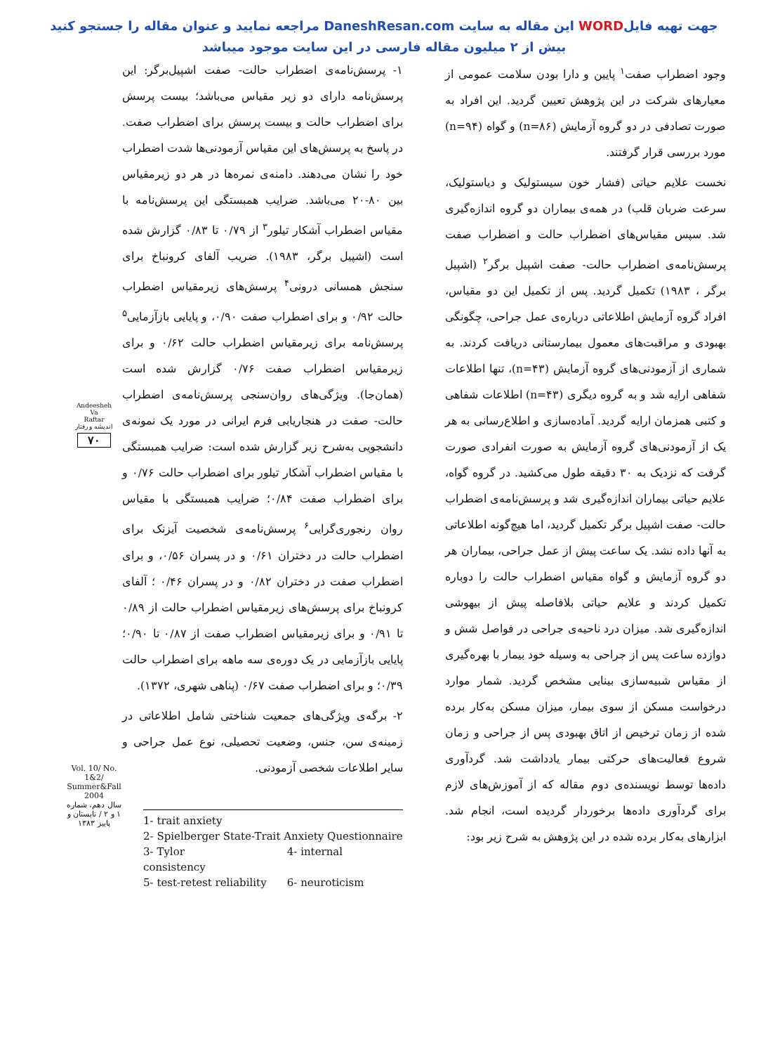جهت تهیه فایلWORD این مقاله به سایت DaneshResan.com مراجعه نمایید و عنوان مقاله را جستجو کنید
بیش از ۲ میلیون مقاله فارسی در این سایت موجود میباشد
وجود اضطراب صفت<sup>۱</sup> پایین و دارا بودن سلامت عمومی از معیارهای شرکت در این پژوهش تعیین گردید. این افراد به صورت تصادفی در دو گروه آزمایش (n=۸۶) و گواه (n=۹۴) مورد بررسی قرار گرفتند.
نخست علایم حیاتی (فشار خون سیستولیک و دیاستولیک، سرعت ضربان قلب) در همه‌ی بیماران دو گروه اندازه‌گیری شد. سپس مقیاس‌های اضطراب حالت و اضطراب صفت پرسش‌نامه‌ی اضطراب حالت- صفت اشپیل برگر<sup>۲</sup> (اشپیل برگر ، ۱۹۸۳) تکمیل گردید. پس از تکمیل این دو مقیاس، افراد گروه آزمایش اطلاعاتی درباره‌ی عمل جراحی، چگونگی بهبودی و مراقبت‌های معمول بیمارستانی دریافت کردند. به شماری از آزمودنی‌های گروه آزمایش (n=۴۳)، تنها اطلاعات شفاهی ارایه شد و به گروه دیگری (n=۴۳) اطلاعات شفاهی و کتبی همزمان ارایه گردید. آماده‌سازی و اطلاع‌رسانی به هر یک از آزمودنی‌های گروه آزمایش به صورت انفرادی صورت گرفت که نزدیک به ۳۰ دقیقه طول می‌کشید. در گروه گواه، علایم حیاتی بیماران اندازه‌گیری شد و پرسش‌نامه‌ی اضطراب حالت- صفت اشپیل برگر تکمیل گردید، اما هیچ‌گونه اطلاعاتی به آنها داده نشد. یک ساعت پیش از عمل جراحی، بیماران هر دو گروه آزمایش و گواه مقیاس اضطراب حالت را دوباره تکمیل کردند و علایم حیاتی بلافاصله پیش از بیهوشی اندازه‌گیری شد. میزان درد ناحیه‌ی جراحی در فواصل شش و دوازده ساعت پس از جراحی به وسیله خود بیمار با بهره‌گیری از مقیاس شبیه‌سازی بینایی مشخص گردید. شمار موارد درخواست مسکن از سوی بیمار، میزان مسکن به‌کار برده شده از زمان ترخیص از اتاق بهبودی پس از جراحی و زمان شروع فعالیت‌های حرکتی بیمار یادداشت شد. گردآوری داده‌ها توسط نویسنده‌ی دوم مقاله که از آموزش‌های لازم برای گردآوری داده‌ها برخوردار گردیده است، انجام شد. ابزارهای به‌کار برده شده در این پژوهش به شرح زیر بود:
۱- پرسش‌نامه‌ی اضطراب حالت- صفت اشپیل‌برگر: این پرسش‌نامه دارای دو زیر مقیاس می‌باشد؛ بیست پرسش برای اضطراب حالت و بیست پرسش برای اضطراب صفت. در پاسخ به پرسش‌های این مقیاس آزمودنی‌ها شدت اضطراب خود را نشان می‌دهند. دامنه‌ی نمره‌ها در هر دو زیرمقیاس بین ۸۰-۲۰ می‌باشد. ضرایب همبستگی این پرسش‌نامه با مقیاس اضطراب آشکار تیلور<sup>۳</sup> از ۰/۷۹ تا ۰/۸۳ گزارش شده است (اشپیل برگر، ۱۹۸۳). ضریب آلفای کرونباخ برای سنجش همسانی درونی<sup>۴</sup> پرسش‌های زیرمقیاس اضطراب حالت ۰/۹۲ و برای اضطراب صفت ۰/۹۰، و پایایی بازآزمایی<sup>۵</sup> پرسش‌نامه برای زیرمقیاس اضطراب حالت ۰/۶۲ و برای زیرمقیاس اضطراب صفت ۰/۷۶ گزارش شده است (همان‌جا). ویژگی‌های روان‌سنجی پرسش‌نامه‌ی اضطراب حالت- صفت در هنجاریابی فرم ایرانی در مورد یک نمونه‌ی دانشجویی به‌شرح زیر گزارش شده است: ضرایب همبستگی با مقیاس اضطراب آشکار تیلور برای اضطراب حالت ۰/۷۶ و برای اضطراب صفت ۰/۸۴؛ ضرایب همبستگی با مقیاس روان رنجوری‌گرایی<sup>۶</sup> پرسش‌نامه‌ی شخصیت آیزنک برای اضطراب حالت در دختران ۰/۶۱ و در پسران ۰/۵۶، و برای اضطراب صفت در دختران ۰/۸۲ و در پسران ۰/۴۶ ؛ آلفای کرونباخ برای پرسش‌های زیرمقیاس اضطراب حالت از ۰/۸۹ تا ۰/۹۱ و برای زیرمقیاس اضطراب صفت از ۰/۸۷ تا ۰/۹۰؛ پایایی بازآزمایی در یک دوره‌ی سه ماهه برای اضطراب حالت ۰/۳۹؛ و برای اضطراب صفت ۰/۶۷ (پناهی شهری، ۱۳۷۲).
۲- برگه‌ی ویژگی‌های جمعیت شناختی شامل اطلاعاتی در زمینه‌ی سن، جنس، وضعیت تحصیلی، نوع عمل جراحی و سایر اطلاعات شخصی آزمودنی.
1- trait anxiety
2- Spielberger State-Trait Anxiety Questionnaire
3- Tylor 4- internal consistency
5- test-retest reliability 6- neuroticism
Andeesheh
Va
Raftar
اندیشه و رفتار
۷۰
Vol. 10/ No. 1&2/ Summer&Fall 2004
سال دهم، شماره ۱ و ۲ / تابستان و پاییز ۱۳۸۳